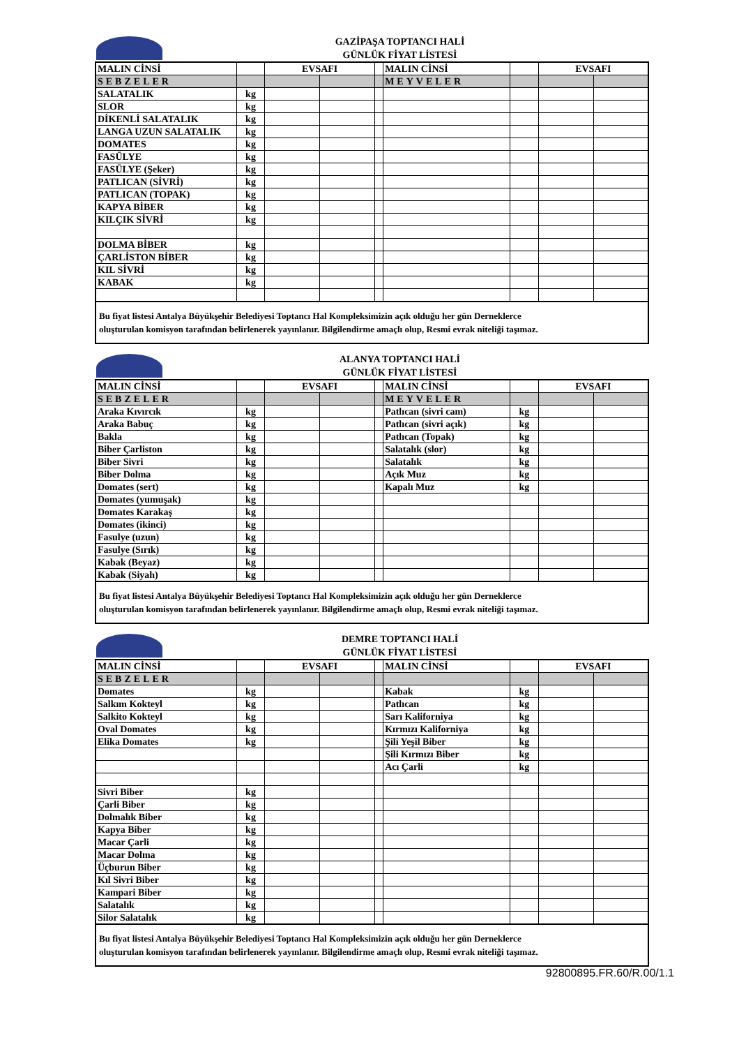GAZİPAŞA TOPTANCI HALİ
GÜNLÜK FİYAT LİSTESİ
| MALIN CİNSİ | | EVSAFI | | | MALIN CİNSİ | | EVSAFI | |
| SEBZELER | | | | | MEYVELER | | | |
| SALATALIK | kg | | | | | | | |
| SLOR | kg | | | | | | | |
| DİKENLİ SALATALIK | kg | | | | | | | |
| LANGA UZUN SALATALIK | kg | | | | | | | |
| DOMATES | kg | | | | | | | |
| FASÜLYE | kg | | | | | | | |
| FASÜLYE (Şeker) | kg | | | | | | | |
| PATLICAN (SİVRİ) | kg | | | | | | | |
| PATLICAN (TOPAK) | kg | | | | | | | |
| KAPYA BİBER | kg | | | | | | | |
| KILÇIK SİVRİ | kg | | | | | | | |
| DOLMA BİBER | kg | | | | | | | |
| ÇARLİSTON BİBER | kg | | | | | | | |
| KIL SİVRİ | kg | | | | | | | |
| KABAK | kg | | | | | | | |
Bu fiyat listesi Antalya Büyükşehir Belediyesi Toptancı Hal Kompleksimizin açık olduğu her gün Derneklerce
oluşturulan komisyon tarafından belirlenerek yayınlanır. Bilgilendirme amaçlı olup, Resmi evrak niteliği taşımaz.
ALANYA TOPTANCI HALİ
GÜNLÜK FİYAT LİSTESİ
| MALIN CİNSİ | | EVSAFI | | | MALIN CİNSİ | | EVSAFI | |
| SEBZELER | | | | | MEYVELER | | | |
| Araka Kıvırcık | kg | | | | Patlıcan (sivri cam) | kg | | |
| Araka Babuç | kg | | | | Patlıcan (sivri açık) | kg | | |
| Bakla | kg | | | | Patlıcan (Topak) | kg | | |
| Biber Çarliston | kg | | | | Salatalık (slor) | kg | | |
| Biber Sivri | kg | | | | Salatalık | kg | | |
| Biber Dolma | kg | | | | Açık Muz | kg | | |
| Domates (sert) | kg | | | | Kapalı Muz | kg | | |
| Domates (yumuşak) | kg | | | | | | | |
| Domates Karakaş | kg | | | | | | | |
| Domates (ikinci) | kg | | | | | | | |
| Fasulye (uzun) | kg | | | | | | | |
| Fasulye (Sırık) | kg | | | | | | | |
| Kabak (Beyaz) | kg | | | | | | | |
| Kabak (Siyah) | kg | | | | | | | |
Bu fiyat listesi Antalya Büyükşehir Belediyesi Toptancı Hal Kompleksimizin açık olduğu her gün Derneklerce
oluşturulan komisyon tarafından belirlenerek yayınlanır. Bilgilendirme amaçlı olup, Resmi evrak niteliği taşımaz.
DEMRE TOPTANCI HALİ
GÜNLÜK FİYAT LİSTESİ
| MALIN CİNSİ | | EVSAFI | | | MALIN CİNSİ | | EVSAFI | |
| SEBZELER | | | | | | | | |
| Domates | kg | | | | Kabak | kg | | |
| Salkım Kokteyl | kg | | | | Patlıcan | kg | | |
| Salkito Kokteyl | kg | | | | Sarı Kaliforniya | kg | | |
| Oval Domates | kg | | | | Kırmızı Kaliforniya | kg | | |
| Elika Domates | kg | | | | Şili Yeşil Biber | kg | | |
| | | | | | Şili Kırmızı Biber | kg | | |
| | | | | | Acı Çarli | kg | | |
| Sivri Biber | kg | | | | | | | |
| Çarli Biber | kg | | | | | | | |
| Dolmalık Biber | kg | | | | | | | |
| Kapya Biber | kg | | | | | | | |
| Macar Çarli | kg | | | | | | | |
| Macar Dolma | kg | | | | | | | |
| Üçburun Biber | kg | | | | | | | |
| Kıl Sivri Biber | kg | | | | | | | |
| Kampari Biber | kg | | | | | | | |
| Salatalık | kg | | | | | | | |
| Silor Salatalık | kg | | | | | | | |
Bu fiyat listesi Antalya Büyükşehir Belediyesi Toptancı Hal Kompleksimizin açık olduğu her gün Derneklerce
oluşturulan komisyon tarafından belirlenerek yayınlanır. Bilgilendirme amaçlı olup, Resmi evrak niteliği taşımaz.
92800895.FR.60/R.00/1.1